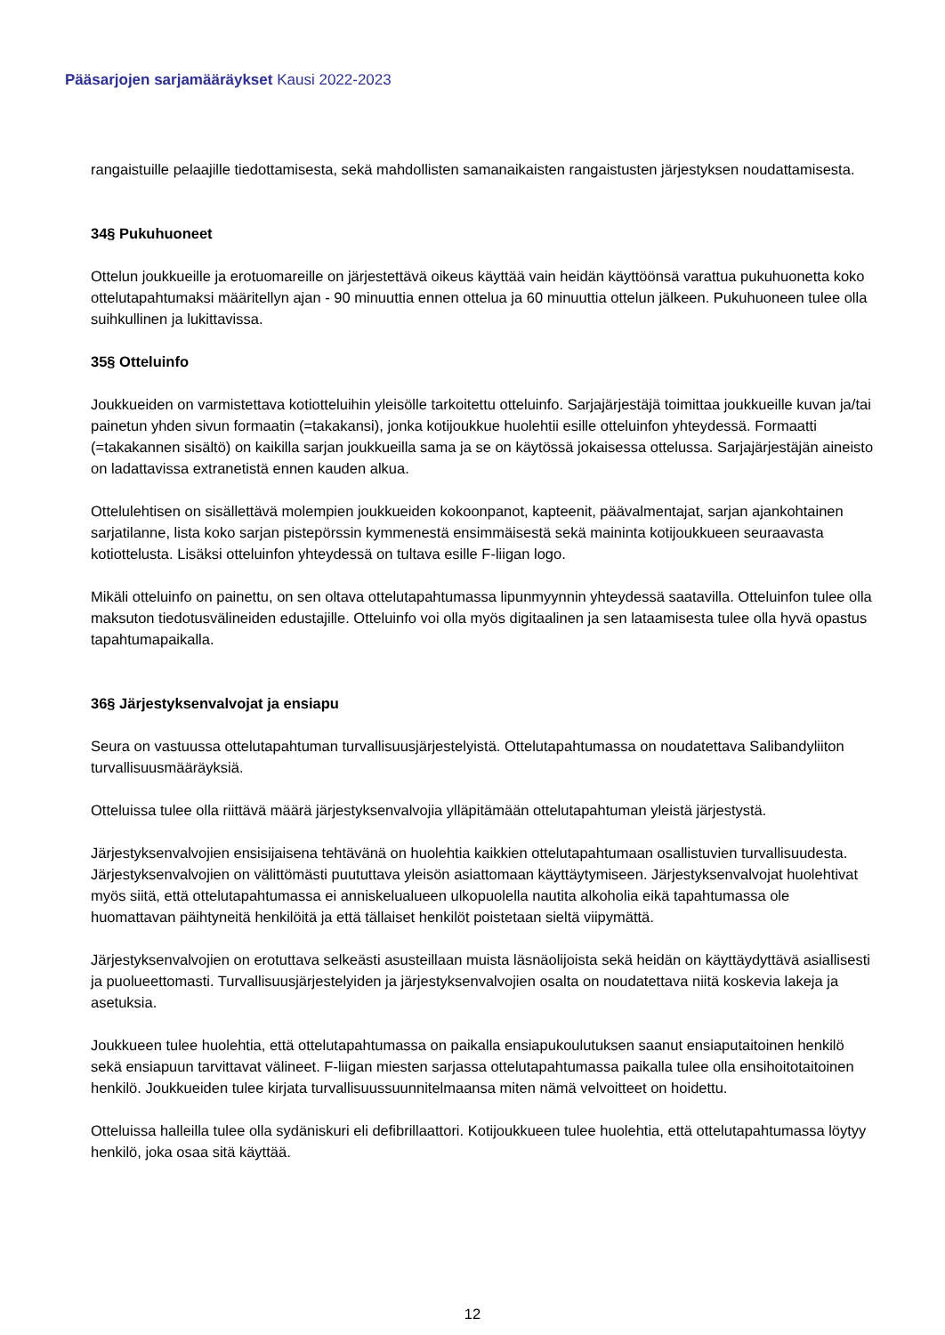Pääsarjojen sarjamääräykset Kausi 2022-2023
rangaistuille pelaajille tiedottamisesta, sekä mahdollisten samanaikaisten rangaistusten järjestyksen noudattamisesta.
34§ Pukuhuoneet
Ottelun joukkueille ja erotuomareille on järjestettävä oikeus käyttää vain heidän käyttöönsä varattua pukuhuonetta koko ottelutapahtumaksi määritellyn ajan - 90 minuuttia ennen ottelua ja 60 minuuttia ottelun jälkeen. Pukuhuoneen tulee olla suihkullinen ja lukittavissa.
35§ Otteluinfo
Joukkueiden on varmistettava kotiotteluihin yleisölle tarkoitettu otteluinfo. Sarjajärjestäjä toimittaa joukkueille kuvan ja/tai painetun yhden sivun formaatin (=takakansi), jonka kotijoukkue huolehtii esille otteluinfon yhteydessä. Formaatti (=takakannen sisältö) on kaikilla sarjan joukkueilla sama ja se on käytössä jokaisessa ottelussa. Sarjajärjestäjän aineisto on ladattavissa extranetistä ennen kauden alkua.
Ottelulehtisen on sisällettävä molempien joukkueiden kokoonpanot, kapteenit, päävalmentajat, sarjan ajankohtainen sarjatilanne, lista koko sarjan pistepörssin kymmenestä ensimmäisestä sekä maininta kotijoukkueen seuraavasta kotiottelusta. Lisäksi otteluinfon yhteydessä on tultava esille F-liigan logo.
Mikäli otteluinfo on painettu, on sen oltava ottelutapahtumassa lipunmyynnin yhteydessä saatavilla. Otteluinfon tulee olla maksuton tiedotusvälineiden edustajille. Otteluinfo voi olla myös digitaalinen ja sen lataamisesta tulee olla hyvä opastus tapahtumapaikalla.
36§ Järjestyksenvalvojat ja ensiapu
Seura on vastuussa ottelutapahtuman turvallisuusjärjestelyistä. Ottelutapahtumassa on noudatettava Salibandyliiton turvallisuusmääräyksiä.
Otteluissa tulee olla riittävä määrä järjestyksenvalvojia ylläpitämään ottelutapahtuman yleistä järjestystä.
Järjestyksenvalvojien ensisijaisena tehtävänä on huolehtia kaikkien ottelutapahtumaan osallistuvien turvallisuudesta. Järjestyksenvalvojien on välittömästi puututtava yleisön asiattomaan käyttäytymiseen. Järjestyksenvalvojat huolehtivat myös siitä, että ottelutapahtumassa ei anniskelualueen ulkopuolella nautita alkoholia eikä tapahtumassa ole huomattavan päihtyneitä henkilöitä ja että tällaiset henkilöt poistetaan sieltä viipymättä.
Järjestyksenvalvojien on erotuttava selkeästi asusteillaan muista läsnäolijoista sekä heidän on käyttäydyttävä asiallisesti ja puolueettomasti. Turvallisuusjärjestelyiden ja järjestyksenvalvojien osalta on noudatettava niitä koskevia lakeja ja asetuksia.
Joukkueen tulee huolehtia, että ottelutapahtumassa on paikalla ensiapukoulutuksen saanut ensiaputaitoinen henkilö sekä ensiapuun tarvittavat välineet. F-liigan miesten sarjassa ottelutapahtumassa paikalla tulee olla ensihoitotaitoinen henkilö. Joukkueiden tulee kirjata turvallisuussuunnitelmaansa miten nämä velvoitteet on hoidettu.
Otteluissa halleilla tulee olla sydäniskuri eli defibrillaattori. Kotijoukkueen tulee huolehtia, että ottelutapahtumassa löytyy henkilö, joka osaa sitä käyttää.
12